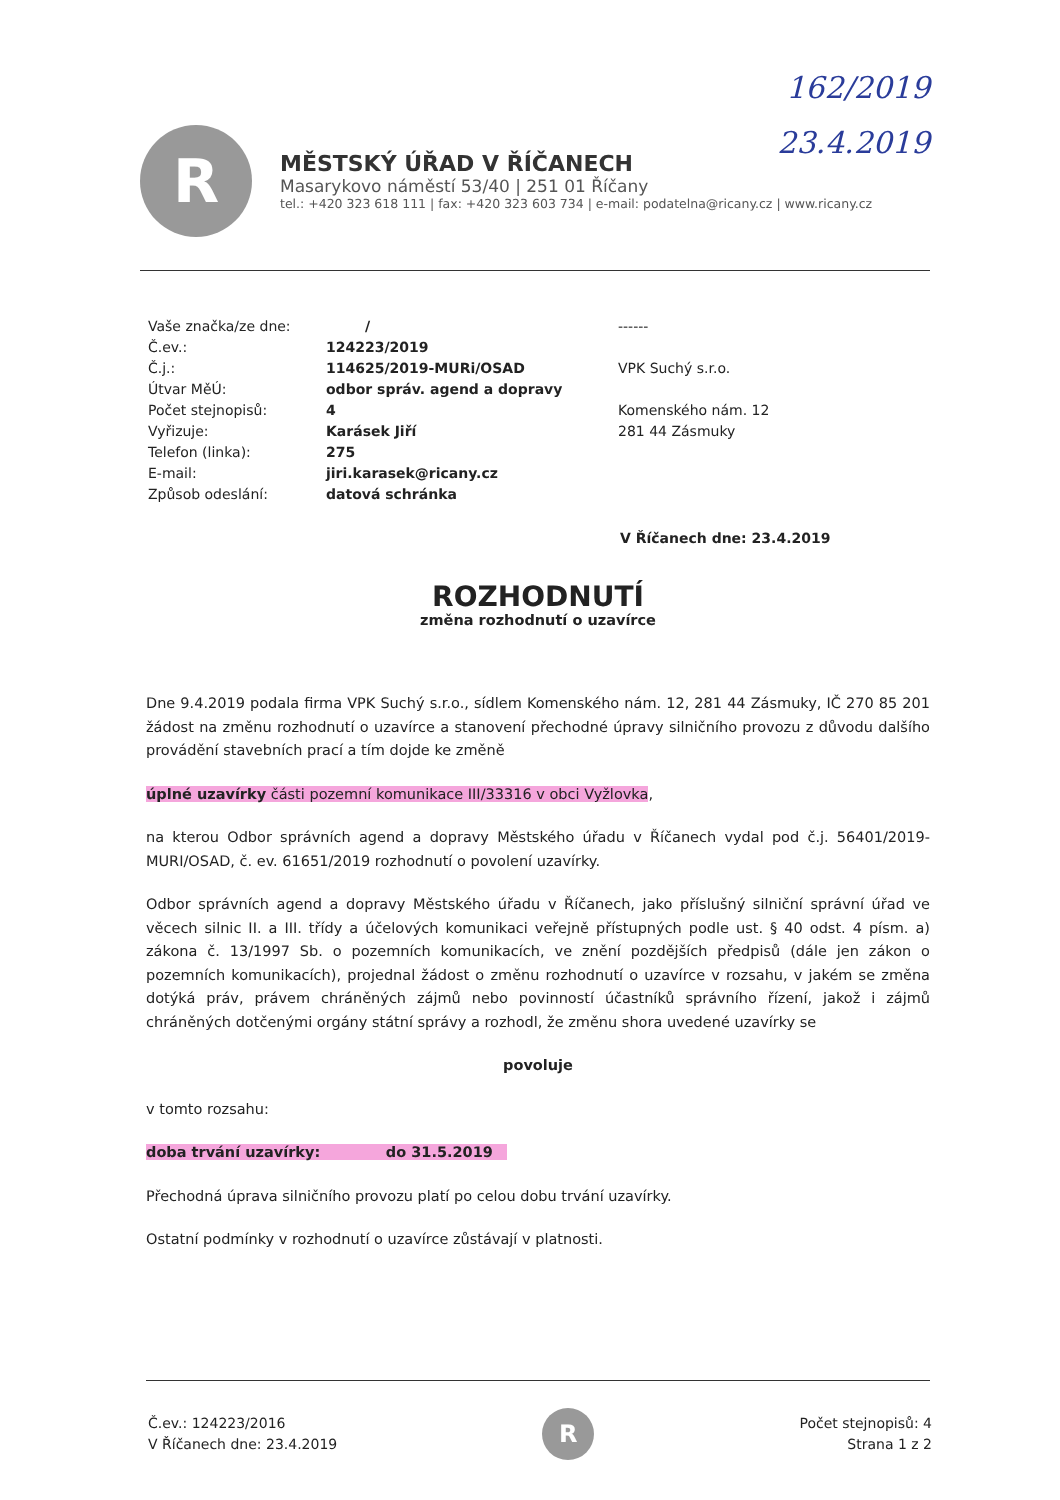162/2019
23.4.2019
R
MĚSTSKÝ ÚŘAD V ŘÍČANECH
Masarykovo náměstí 53/40 | 251 01 Říčany
tel.: +420 323 618 111 | fax: +420 323 603 734 | e-mail: podatelna@ricany.cz | www.ricany.cz
Vaše značka/ze dne:
Č.ev.:
Č.j.:
Útvar MěÚ:
Počet stejnopisů:
Vyřizuje:
Telefon (linka):
E-mail:
Způsob odeslání:
/
124223/2019
114625/2019-MURi/OSAD
odbor správ. agend a dopravy
4
Karásek Jiří
275
jiri.karasek@ricany.cz
datová schránka
------
VPK Suchý s.r.o.
Komenského nám. 12
281 44 Zásmuky
V Říčanech dne: 23.4.2019
ROZHODNUTÍ
změna rozhodnutí o uzavírce
Dne 9.4.2019 podala firma VPK Suchý s.r.o., sídlem Komenského nám. 12, 281 44 Zásmuky, IČ 270 85 201 žádost na změnu rozhodnutí o uzavírce a stanovení přechodné úpravy silničního provozu z důvodu dalšího provádění stavebních prací a tím dojde ke změně
úplné uzavírky části pozemní komunikace III/33316 v obci Vyžlovka,
na kterou Odbor správních agend a dopravy Městského úřadu v Říčanech vydal pod č.j. 56401/2019-MURI/OSAD, č. ev. 61651/2019 rozhodnutí o povolení uzavírky.
Odbor správních agend a dopravy Městského úřadu v Říčanech, jako příslušný silniční správní úřad ve věcech silnic II. a III. třídy a účelových komunikaci veřejně přístupných podle ust. § 40 odst. 4 písm. a) zákona č. 13/1997 Sb. o pozemních komunikacích, ve znění pozdějších předpisů (dále jen zákon o pozemních komunikacích), projednal žádost o změnu rozhodnutí o uzavírce v rozsahu, v jakém se změna dotýká práv, právem chráněných zájmů nebo povinností účastníků správního řízení, jakož i zájmů chráněných dotčenými orgány státní správy a rozhodl, že změnu shora uvedené uzavírky se
povoluje
v tomto rozsahu:
doba trvání uzavírky: do 31.5.2019
Přechodná úprava silničního provozu platí po celou dobu trvání uzavírky.
Ostatní podmínky v rozhodnutí o uzavírce zůstávají v platnosti.
Č.ev.: 124223/2016
V Říčanech dne: 23.4.2019
R
Počet stejnopisů: 4
Strana 1 z 2